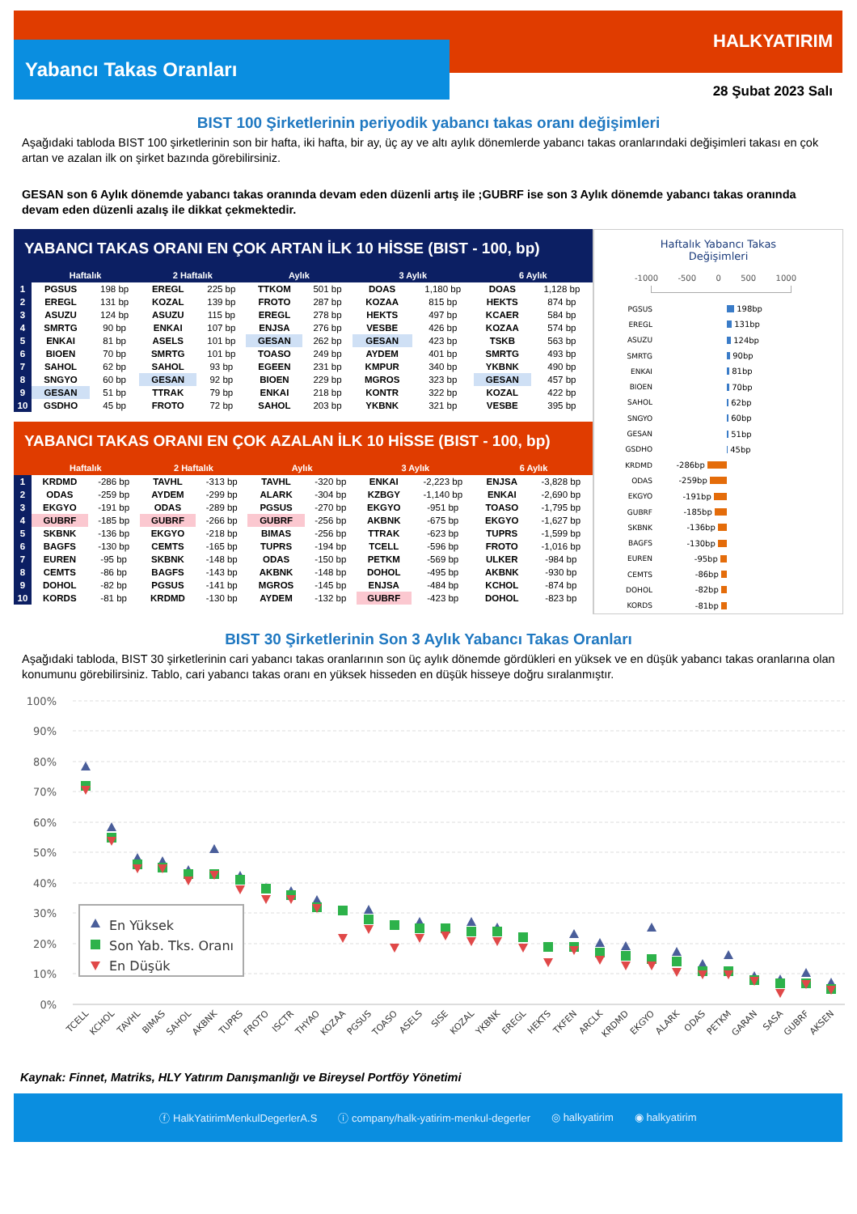Yabancı Takas Oranları
HALKYATIRIM
28 Şubat 2023 Salı
BIST 100 Şirketlerinin periyodik yabancı takas oranı değişimleri
Aşağıdaki tabloda BIST 100 şirketlerinin son bir hafta, iki hafta, bir ay, üç ay ve altı aylık dönemlerde yabancı takas oranlarındaki değişimleri takası en çok artan ve azalan ilk on şirket bazında görebilirsiniz.
GESAN son 6 Aylık dönemde yabancı takas oranında devam eden düzenli artış ile ;GUBRF ise son 3 Aylık dönemde yabancı takas oranında devam eden düzenli azalış ile dikkat çekmektedir.
YABANCI TAKAS ORANI EN ÇOK ARTAN İLK 10 HİSSE (BIST - 100, bp)
| | Haftalık | | 2 Haftalık | | Aylık | | 3 Aylık | | 6 Aylık | |
| --- | --- | --- | --- | --- | --- | --- | --- | --- | --- | --- |
| 1 | PGSUS | 198 bp | EREGL | 225 bp | TTKOM | 501 bp | DOAS | 1,180 bp | DOAS | 1,128 bp |
| 2 | EREGL | 131 bp | KOZAL | 139 bp | FROTO | 287 bp | KOZAA | 815 bp | HEKTS | 874 bp |
| 3 | ASUZU | 124 bp | ASUZU | 115 bp | EREGL | 278 bp | HEKTS | 497 bp | KCAER | 584 bp |
| 4 | SMRTG | 90 bp | ENKAI | 107 bp | ENJSA | 276 bp | VESBE | 426 bp | KOZAA | 574 bp |
| 5 | ENKAI | 81 bp | ASELS | 101 bp | GESAN | 262 bp | GESAN | 423 bp | TSKB | 563 bp |
| 6 | BIOEN | 70 bp | SMRTG | 101 bp | TOASO | 249 bp | AYDEM | 401 bp | SMRTG | 493 bp |
| 7 | SAHOL | 62 bp | SAHOL | 93 bp | EGEEN | 231 bp | KMPUR | 340 bp | YKBNK | 490 bp |
| 8 | SNGYO | 60 bp | GESAN | 92 bp | BIOEN | 229 bp | MGROS | 323 bp | GESAN | 457 bp |
| 9 | GESAN | 51 bp | TTRAK | 79 bp | ENKAI | 218 bp | KONTR | 322 bp | KOZAL | 422 bp |
| 10 | GSDHO | 45 bp | FROTO | 72 bp | SAHOL | 203 bp | YKBNK | 321 bp | VESBE | 395 bp |
YABANCI TAKAS ORANI EN ÇOK AZALAN İLK 10 HİSSE (BIST - 100, bp)
| | Haftalık | | 2 Haftalık | | Aylık | | 3 Aylık | | 6 Aylık | |
| --- | --- | --- | --- | --- | --- | --- | --- | --- | --- | --- |
| 1 | KRDMD | -286 bp | TAVHL | -313 bp | TAVHL | -320 bp | ENKAI | -2,223 bp | ENJSA | -3,828 bp |
| 2 | ODAS | -259 bp | AYDEM | -299 bp | ALARK | -304 bp | KZBGY | -1,140 bp | ENKAI | -2,690 bp |
| 3 | EKGYO | -191 bp | ODAS | -289 bp | PGSUS | -270 bp | EKGYO | -951 bp | TOASO | -1,795 bp |
| 4 | GUBRF | -185 bp | GUBRF | -266 bp | GUBRF | -256 bp | AKBNK | -675 bp | EKGYO | -1,627 bp |
| 5 | SKBNK | -136 bp | EKGYO | -218 bp | BIMAS | -256 bp | TTRAK | -623 bp | TUPRS | -1,599 bp |
| 6 | BAGFS | -130 bp | CEMTS | -165 bp | TUPRS | -194 bp | TCELL | -596 bp | FROTO | -1,016 bp |
| 7 | EUREN | -95 bp | SKBNK | -148 bp | ODAS | -150 bp | PETKM | -569 bp | ULKER | -984 bp |
| 8 | CEMTS | -86 bp | BAGFS | -143 bp | AKBNK | -148 bp | DOHOL | -495 bp | AKBNK | -930 bp |
| 9 | DOHOL | -82 bp | PGSUS | -141 bp | MGROS | -145 bp | ENJSA | -484 bp | KCHOL | -874 bp |
| 10 | KORDS | -81 bp | KRDMD | -130 bp | AYDEM | -132 bp | GUBRF | -423 bp | DOHOL | -823 bp |
Haftalık Yabancı Takas
Değişimleri
-1000 -500 0 500 1000
PGSUS 198bp
EREGL 131bp
ASUZU 124bp
SMRTG 90bp
ENKAI 81bp
BIOEN 70bp
SAHOL 62bp
SNGYO 60bp
GESAN 51bp
GSDHO 45bp
KRDMD -286bp
ODAS -259bp
EKGYO -191bp
GUBRF -185bp
SKBNK -136bp
BAGFS -130bp
EUREN -95bp
CEMTS -86bp
DOHOL -82bp
KORDS -81bp
BIST 30 Şirketlerinin Son 3 Aylık Yabancı Takas Oranları
Aşağıdaki tabloda, BIST 30 şirketlerinin cari yabancı takas oranlarının son üç aylık dönemde gördükleri en yüksek ve en düşük yabancı takas oranlarına olan konumunu görebilirsiniz. Tablo, cari yabancı takas oranı en yüksek hisseden en düşük hisseye doğru sıralanmıştır.
100%
90%
80%
70%
60%
50%
40%
30%
20%
10%
0%
En Yüksek
Son Yab. Tks. Oranı
En Düşük
TCELL
KCHOL
TAVHL
BIMAS
SAHOL
AKBNK
TUPRS
FROTO
ISCTR
THYAO
KOZAA
PGSUS
TOASO
ASELS
SISE
KOZAL
YKBNK
EREGL
HEKTS
TKFEN
ARCLK
KRDMD
EKGYO
ALARK
ODAS
PETKM
GARAN
SASA
GUBRF
AKSEN
Kaynak: Finnet, Matriks, HLY Yatırım Danışmanlığı ve Bireysel Portföy Yönetimi
ⓕ HalkYatirimMenkulDegerlerA.S ⓘ company/halk-yatirim-menkul-degerler ◎ halkyatirim ◉ halkyatirim